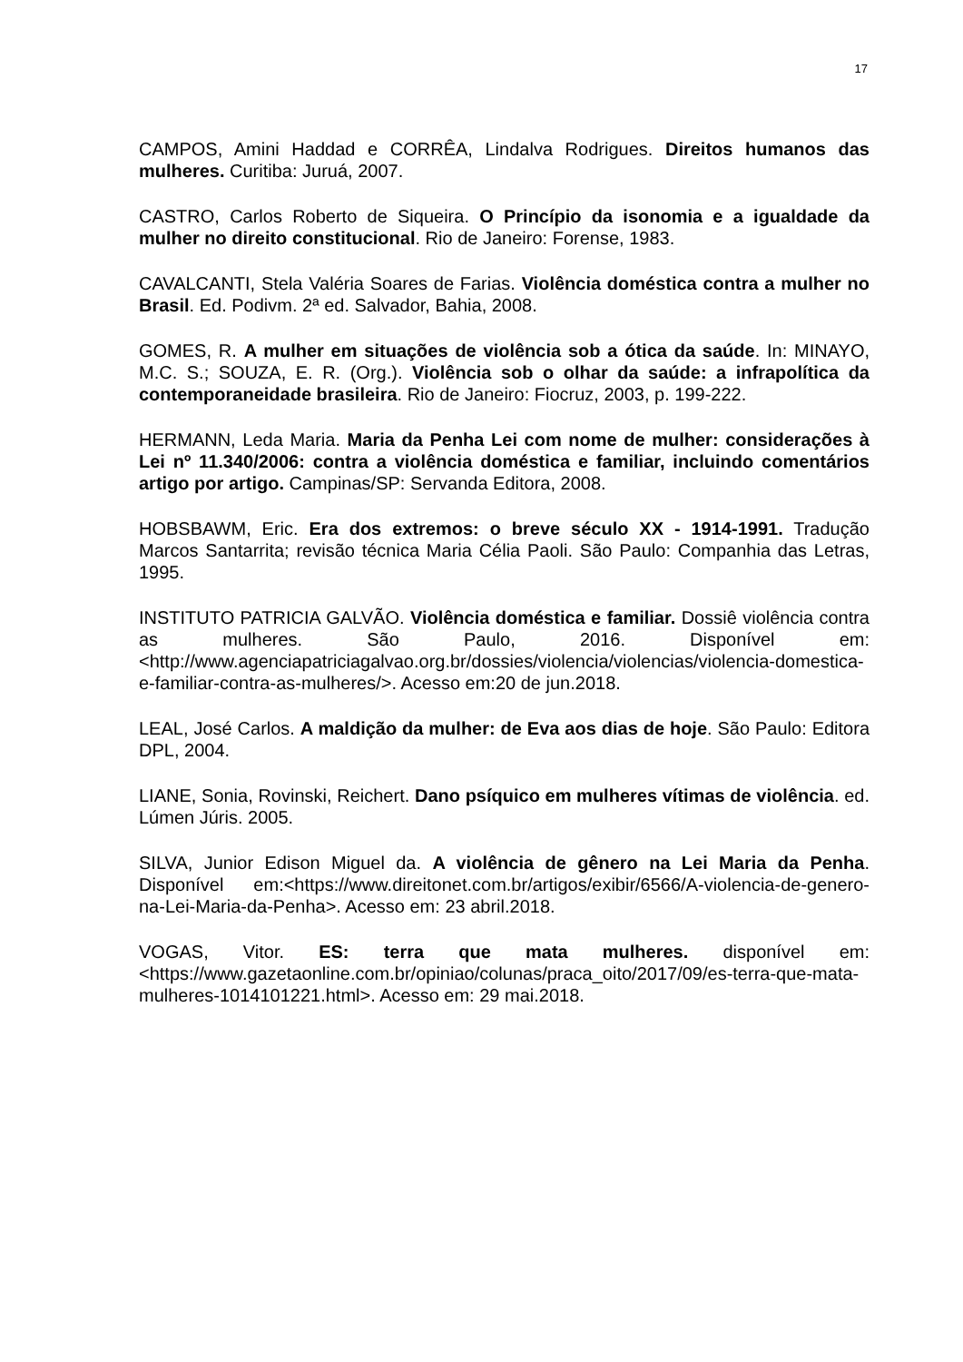17
CAMPOS, Amini Haddad e CORRÊA, Lindalva Rodrigues. Direitos humanos das mulheres. Curitiba: Juruá, 2007.
CASTRO, Carlos Roberto de Siqueira. O Princípio da isonomia e a igualdade da mulher no direito constitucional. Rio de Janeiro: Forense, 1983.
CAVALCANTI, Stela Valéria Soares de Farias. Violência doméstica contra a mulher no Brasil. Ed. Podivm. 2ª ed. Salvador, Bahia, 2008.
GOMES, R. A mulher em situações de violência sob a ótica da saúde. In: MINAYO, M.C. S.; SOUZA, E. R. (Org.). Violência sob o olhar da saúde: a infrapolítica da contemporaneidade brasileira. Rio de Janeiro: Fiocruz, 2003, p. 199-222.
HERMANN, Leda Maria. Maria da Penha Lei com nome de mulher: considerações à Lei nº 11.340/2006: contra a violência doméstica e familiar, incluindo comentários artigo por artigo. Campinas/SP: Servanda Editora, 2008.
HOBSBAWM, Eric. Era dos extremos: o breve século XX - 1914-1991. Tradução Marcos Santarrita; revisão técnica Maria Célia Paoli. São Paulo: Companhia das Letras, 1995.
INSTITUTO PATRICIA GALVÃO. Violência doméstica e familiar. Dossiê violência contra as mulheres. São Paulo, 2016. Disponível em: <http://www.agenciapatriciagalvao.org.br/dossies/violencia/violencias/violencia-domestica-e-familiar-contra-as-mulheres/>. Acesso em:20 de jun.2018.
LEAL, José Carlos. A maldição da mulher: de Eva aos dias de hoje. São Paulo: Editora DPL, 2004.
LIANE, Sonia, Rovinski, Reichert. Dano psíquico em mulheres vítimas de violência. ed. Lúmen Júris. 2005.
SILVA, Junior Edison Miguel da. A violência de gênero na Lei Maria da Penha. Disponível em:<https://www.direitonet.com.br/artigos/exibir/6566/A-violencia-de-genero-na-Lei-Maria-da-Penha>. Acesso em: 23 abril.2018.
VOGAS, Vitor. ES: terra que mata mulheres. disponível em: <https://www.gazetaonline.com.br/opiniao/colunas/praca_oito/2017/09/es-terra-que-mata-mulheres-1014101221.html>. Acesso em: 29 mai.2018.